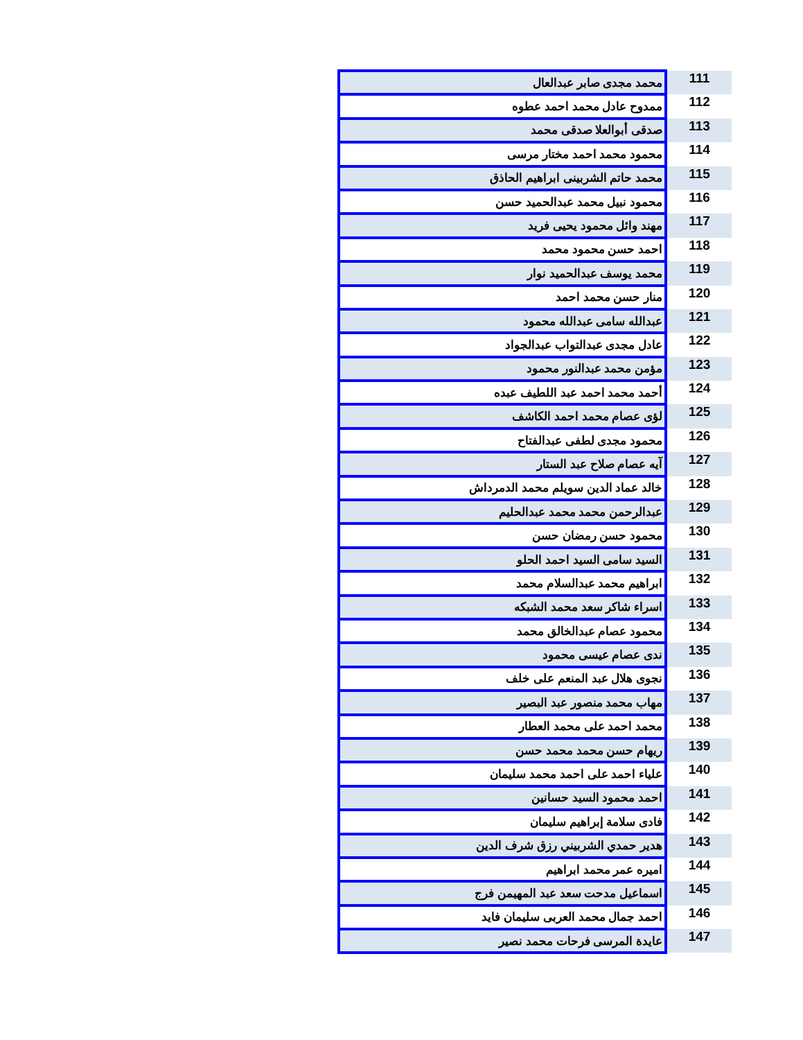| 111 | محمد مجدى صابر عبدالعال |
| 112 | ممدوح عادل محمد احمد عطوه |
| 113 | صدقى أبوالعلا صدقى محمد |
| 114 | محمود محمد احمد مختار مرسى |
| 115 | محمد حاتم الشربينى ابراهيم الحاذق |
| 116 | محمود نبيل محمد عبدالحميد حسن |
| 117 | مهند وائل محمود يحيى فريد |
| 118 | احمد حسن محمود محمد |
| 119 | محمد يوسف عبدالحميد نوار |
| 120 | منار حسن محمد احمد |
| 121 | عبدالله سامى عبدالله محمود |
| 122 | عادل مجدى عبدالتواب عبدالجواد |
| 123 | مؤمن محمد عبدالنور محمود |
| 124 | أحمد محمد احمد عبد اللطيف عبده |
| 125 | لؤى عصام محمد احمد الكاشف |
| 126 | محمود مجدى لطفى عبدالفتاح |
| 127 | آيه عصام صلاح عبد الستار |
| 128 | خالد عماد الدين سويلم محمد الدمرداش |
| 129 | عبدالرحمن محمد محمد عبدالحليم |
| 130 | محمود حسن رمضان حسن |
| 131 | السيد سامى السيد احمد الحلو |
| 132 | ابراهيم محمد عبدالسلام محمد |
| 133 | اسراء شاكر سعد محمد الشبكه |
| 134 | محمود عصام عبدالخالق محمد |
| 135 | ندى عصام عيسى محمود |
| 136 | نجوى هلال عبد المنعم على خلف |
| 137 | مهاب محمد منصور عبد البصير |
| 138 | محمد احمد على محمد العطار |
| 139 | ريهام حسن محمد محمد حسن |
| 140 | علياء احمد على احمد محمد سليمان |
| 141 | احمد محمود السيد حسانين |
| 142 | فادى سلامة إبراهيم سليمان |
| 143 | هدير حمدي الشربيني رزق شرف الدين |
| 144 | اميره عمر محمد ابراهيم |
| 145 | اسماعيل مدحت سعد عبد المهيمن فرج |
| 146 | احمد جمال محمد العربى سليمان فايد |
| 147 | عايدة المرسى فرحات محمد نصير |